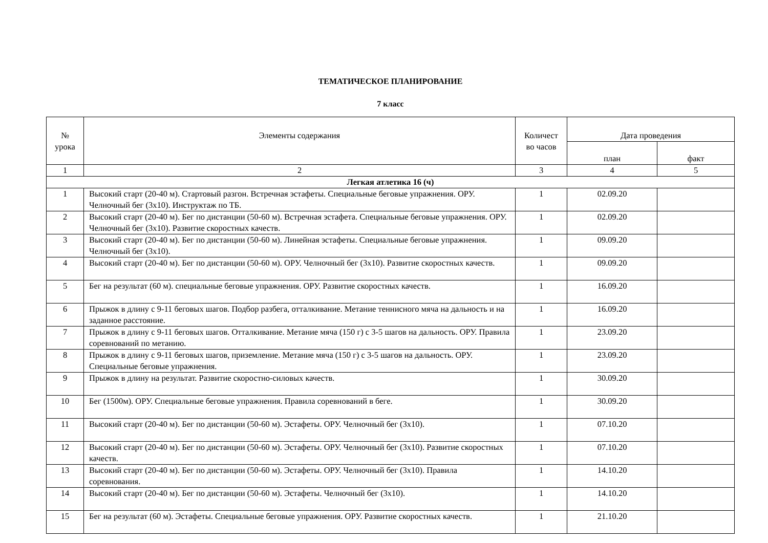ТЕМАТИЧЕСКОЕ ПЛАНИРОВАНИЕ
7 класс
| № урока | Элементы содержания | Количест во часов | Дата проведения | |
| --- | --- | --- | --- | --- |
| | | | план | факт |
| 1 | 2 | 3 | 4 | 5 |
| Легкая атлетика 16 (ч) | | | | |
| 1 | Высокий старт (20-40 м). Стартовый разгон. Встречная эстафеты. Специальные беговые упражнения. ОРУ. Челночный бег (3х10). Инструктаж по ТБ. | 1 | 02.09.20 | |
| 2 | Высокий старт (20-40 м). Бег по дистанции (50-60 м). Встречная эстафета. Специальные беговые упражнения. ОРУ. Челночный бег (3х10). Развитие скоростных качеств. | 1 | 02.09.20 | |
| 3 | Высокий старт (20-40 м). Бег по дистанции (50-60 м). Линейная эстафеты. Специальные беговые упражнения. Челночный бег (3х10). | 1 | 09.09.20 | |
| 4 | Высокий старт (20-40 м). Бег по дистанции (50-60 м). ОРУ. Челночный бег (3х10). Развитие скоростных качеств. | 1 | 09.09.20 | |
| 5 | Бег на результат (60 м). специальные беговые упражнения. ОРУ. Развитие скоростных качеств. | 1 | 16.09.20 | |
| 6 | Прыжок в длину с 9-11 беговых шагов. Подбор разбега, отталкивание. Метание теннисного мяча на дальность и на заданное расстояние. | 1 | 16.09.20 | |
| 7 | Прыжок в длину с 9-11 беговых шагов. Отталкивание. Метание мяча (150 г) с 3-5 шагов на дальность. ОРУ. Правила соревнований по метанию. | 1 | 23.09.20 | |
| 8 | Прыжок в длину с 9-11 беговых шагов, приземление. Метание мяча (150 г) с 3-5 шагов на дальность. ОРУ. Специальные беговые упражнения. | 1 | 23.09.20 | |
| 9 | Прыжок в длину на результат. Развитие скоростно-силовых качеств. | 1 | 30.09.20 | |
| 10 | Бег (1500м). ОРУ. Специальные беговые упражнения. Правила соревнований в беге. | 1 | 30.09.20 | |
| 11 | Высокий старт (20-40 м). Бег по дистанции (50-60 м). Эстафеты. ОРУ. Челночный бег (3х10). | 1 | 07.10.20 | |
| 12 | Высокий старт (20-40 м). Бег по дистанции (50-60 м). Эстафеты. ОРУ. Челночный бег (3х10). Развитие скоростных качеств. | 1 | 07.10.20 | |
| 13 | Высокий старт (20-40 м). Бег по дистанции (50-60 м). Эстафеты. ОРУ. Челночный бег (3х10). Правила соревнования. | 1 | 14.10.20 | |
| 14 | Высокий старт (20-40 м). Бег по дистанции (50-60 м). Эстафеты. Челночный бег (3х10). | 1 | 14.10.20 | |
| 15 | Бег на результат (60 м). Эстафеты. Специальные беговые упражнения. ОРУ. Развитие скоростных качеств. | 1 | 21.10.20 | |